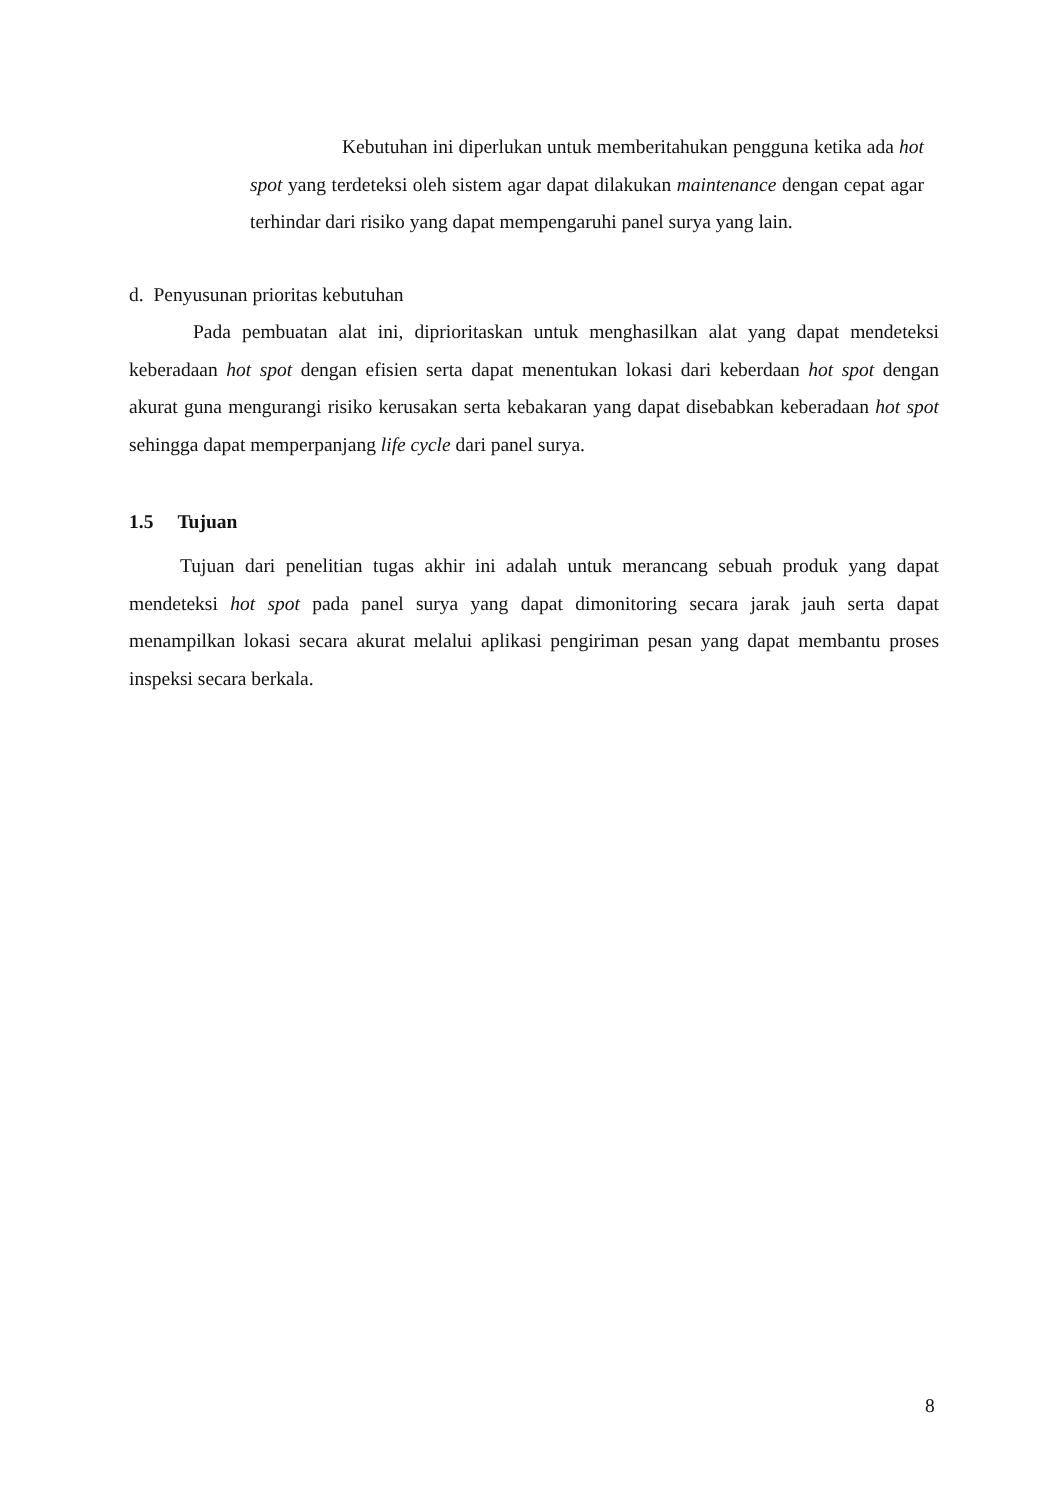Kebutuhan ini diperlukan untuk memberitahukan pengguna ketika ada hot spot yang terdeteksi oleh sistem agar dapat dilakukan maintenance dengan cepat agar terhindar dari risiko yang dapat mempengaruhi panel surya yang lain.
d. Penyusunan prioritas kebutuhan
Pada pembuatan alat ini, diprioritaskan untuk menghasilkan alat yang dapat mendeteksi keberadaan hot spot dengan efisien serta dapat menentukan lokasi dari keberdaan hot spot dengan akurat guna mengurangi risiko kerusakan serta kebakaran yang dapat disebabkan keberadaan hot spot sehingga dapat memperpanjang life cycle dari panel surya.
1.5 Tujuan
Tujuan dari penelitian tugas akhir ini adalah untuk merancang sebuah produk yang dapat mendeteksi hot spot pada panel surya yang dapat dimonitoring secara jarak jauh serta dapat menampilkan lokasi secara akurat melalui aplikasi pengiriman pesan yang dapat membantu proses inspeksi secara berkala.
8